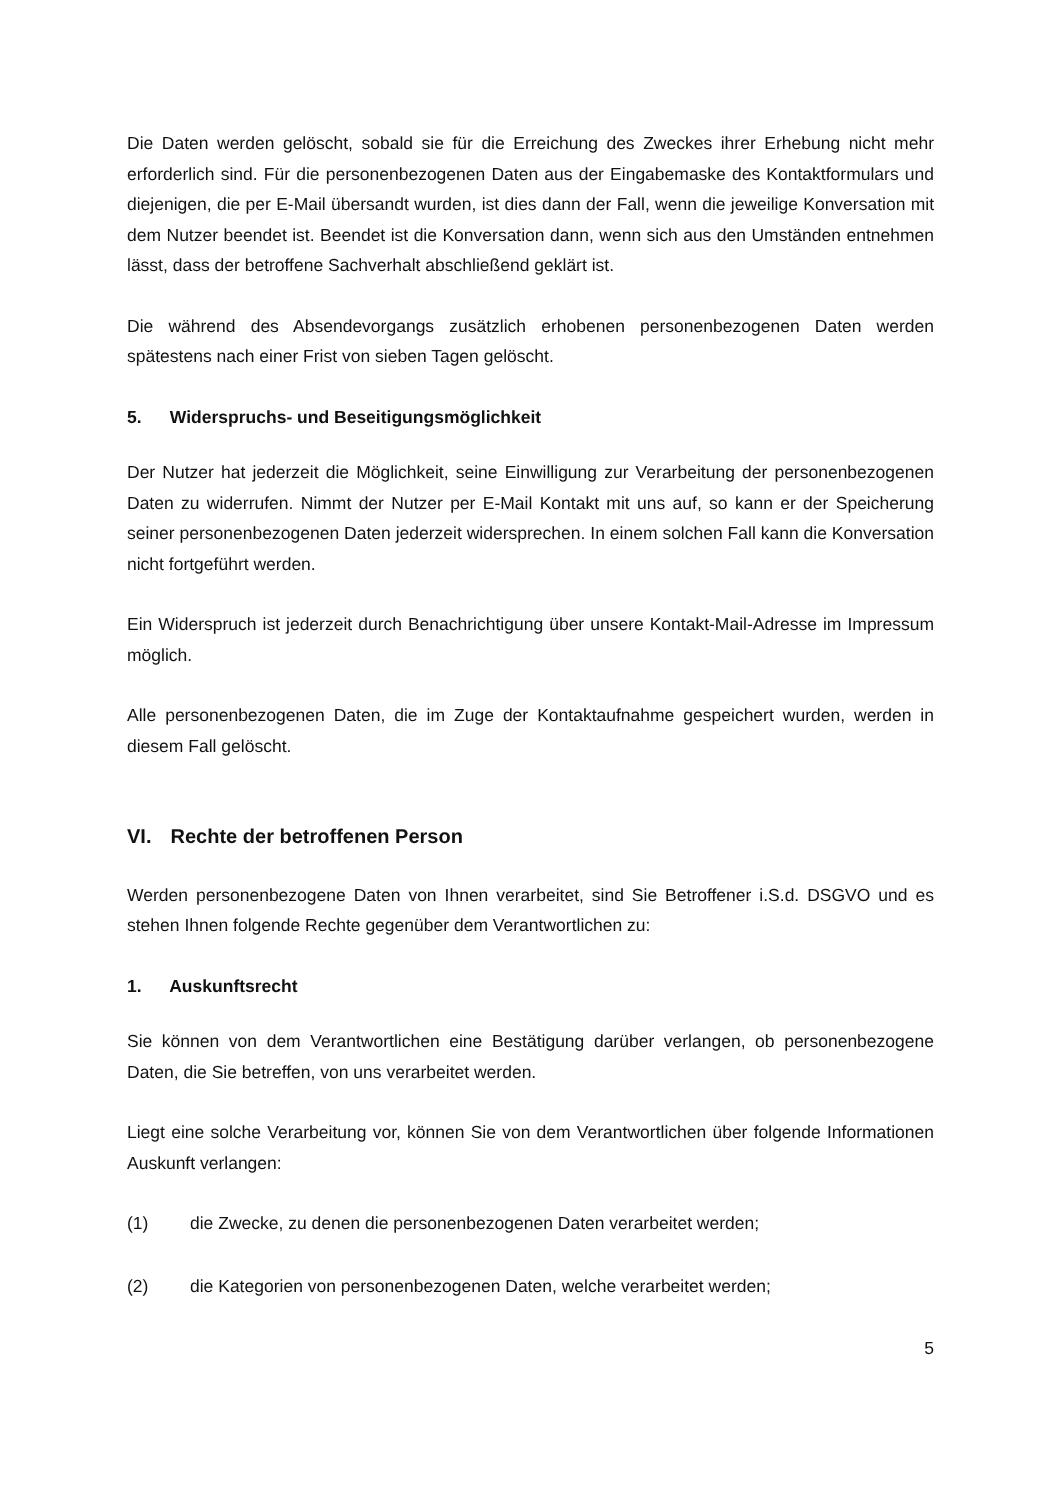Die Daten werden gelöscht, sobald sie für die Erreichung des Zweckes ihrer Erhebung nicht mehr erforderlich sind. Für die personenbezogenen Daten aus der Eingabemaske des Kontaktformulars und diejenigen, die per E-Mail übersandt wurden, ist dies dann der Fall, wenn die jeweilige Konversation mit dem Nutzer beendet ist. Beendet ist die Konversation dann, wenn sich aus den Umständen entnehmen lässt, dass der betroffene Sachverhalt abschließend geklärt ist.
Die während des Absendevorgangs zusätzlich erhobenen personenbezogenen Daten werden spätestens nach einer Frist von sieben Tagen gelöscht.
5. Widerspruchs- und Beseitigungsmöglichkeit
Der Nutzer hat jederzeit die Möglichkeit, seine Einwilligung zur Verarbeitung der personenbezogenen Daten zu widerrufen. Nimmt der Nutzer per E-Mail Kontakt mit uns auf, so kann er der Speicherung seiner personenbezogenen Daten jederzeit widersprechen. In einem solchen Fall kann die Konversation nicht fortgeführt werden.
Ein Widerspruch ist jederzeit durch Benachrichtigung über unsere Kontakt-Mail-Adresse im Impressum möglich.
Alle personenbezogenen Daten, die im Zuge der Kontaktaufnahme gespeichert wurden, werden in diesem Fall gelöscht.
VI. Rechte der betroffenen Person
Werden personenbezogene Daten von Ihnen verarbeitet, sind Sie Betroffener i.S.d. DSGVO und es stehen Ihnen folgende Rechte gegenüber dem Verantwortlichen zu:
1. Auskunftsrecht
Sie können von dem Verantwortlichen eine Bestätigung darüber verlangen, ob personenbezogene Daten, die Sie betreffen, von uns verarbeitet werden.
Liegt eine solche Verarbeitung vor, können Sie von dem Verantwortlichen über folgende Informationen Auskunft verlangen:
(1) die Zwecke, zu denen die personenbezogenen Daten verarbeitet werden;
(2) die Kategorien von personenbezogenen Daten, welche verarbeitet werden;
5